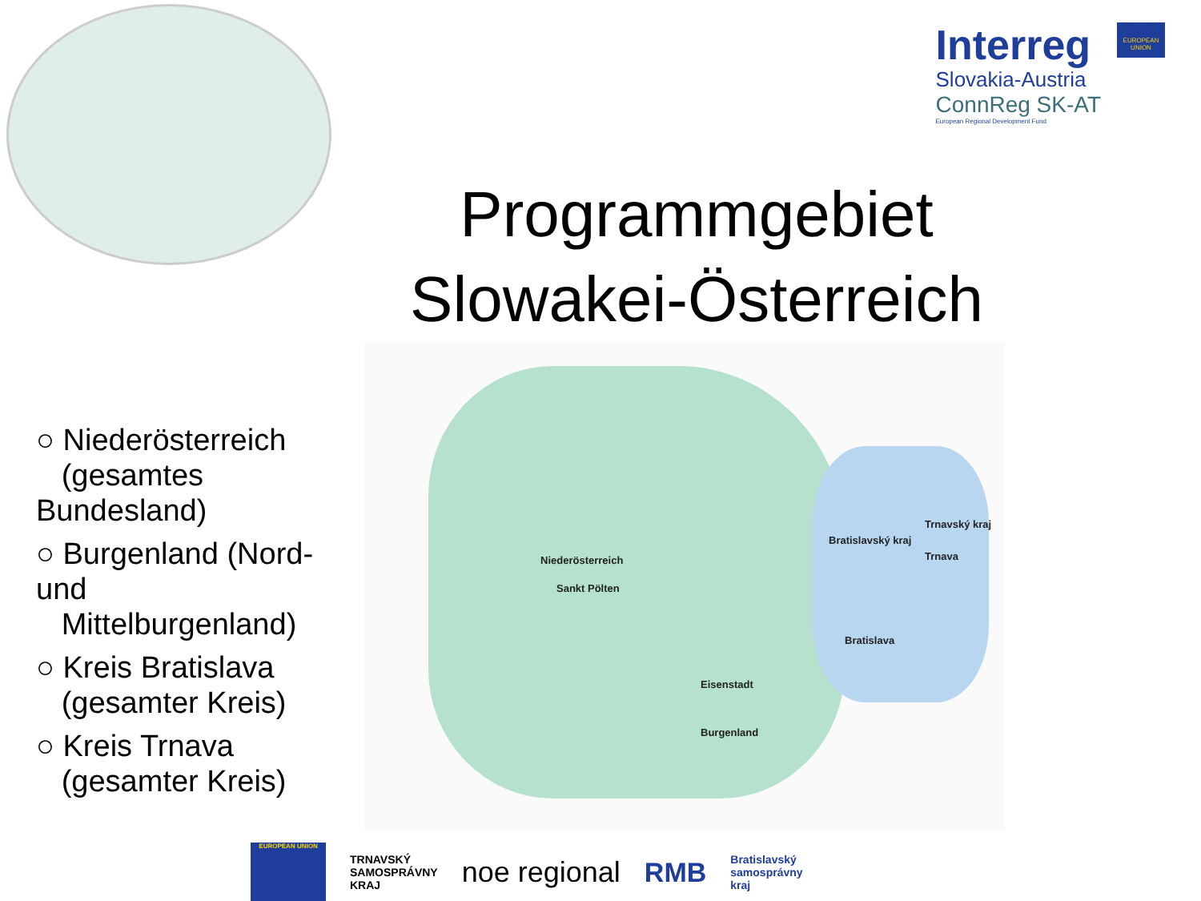Interreg
Slovakia-Austria
ConnReg SK-AT
European Regional Development Fund
EUROPEAN UNION
Programmgebiet Slowakei-Österreich
○ Niederösterreich
(gesamtes Bundesland)
○ Burgenland (Nord- und
Mittelburgenland)
○ Kreis Bratislava
(gesamter Kreis)
○ Kreis Trnava
(gesamter Kreis)
Niederösterreich
Sankt Pölten
Eisenstadt
Burgenland
Bratislavský kraj
Trnavský kraj
Trnava
Bratislava
EUROPEAN UNION
TRNAVSKÝ
SAMOSPRÁVNY
KRAJ
noe regional RMB
Bratislavský
samosprávny
kraj